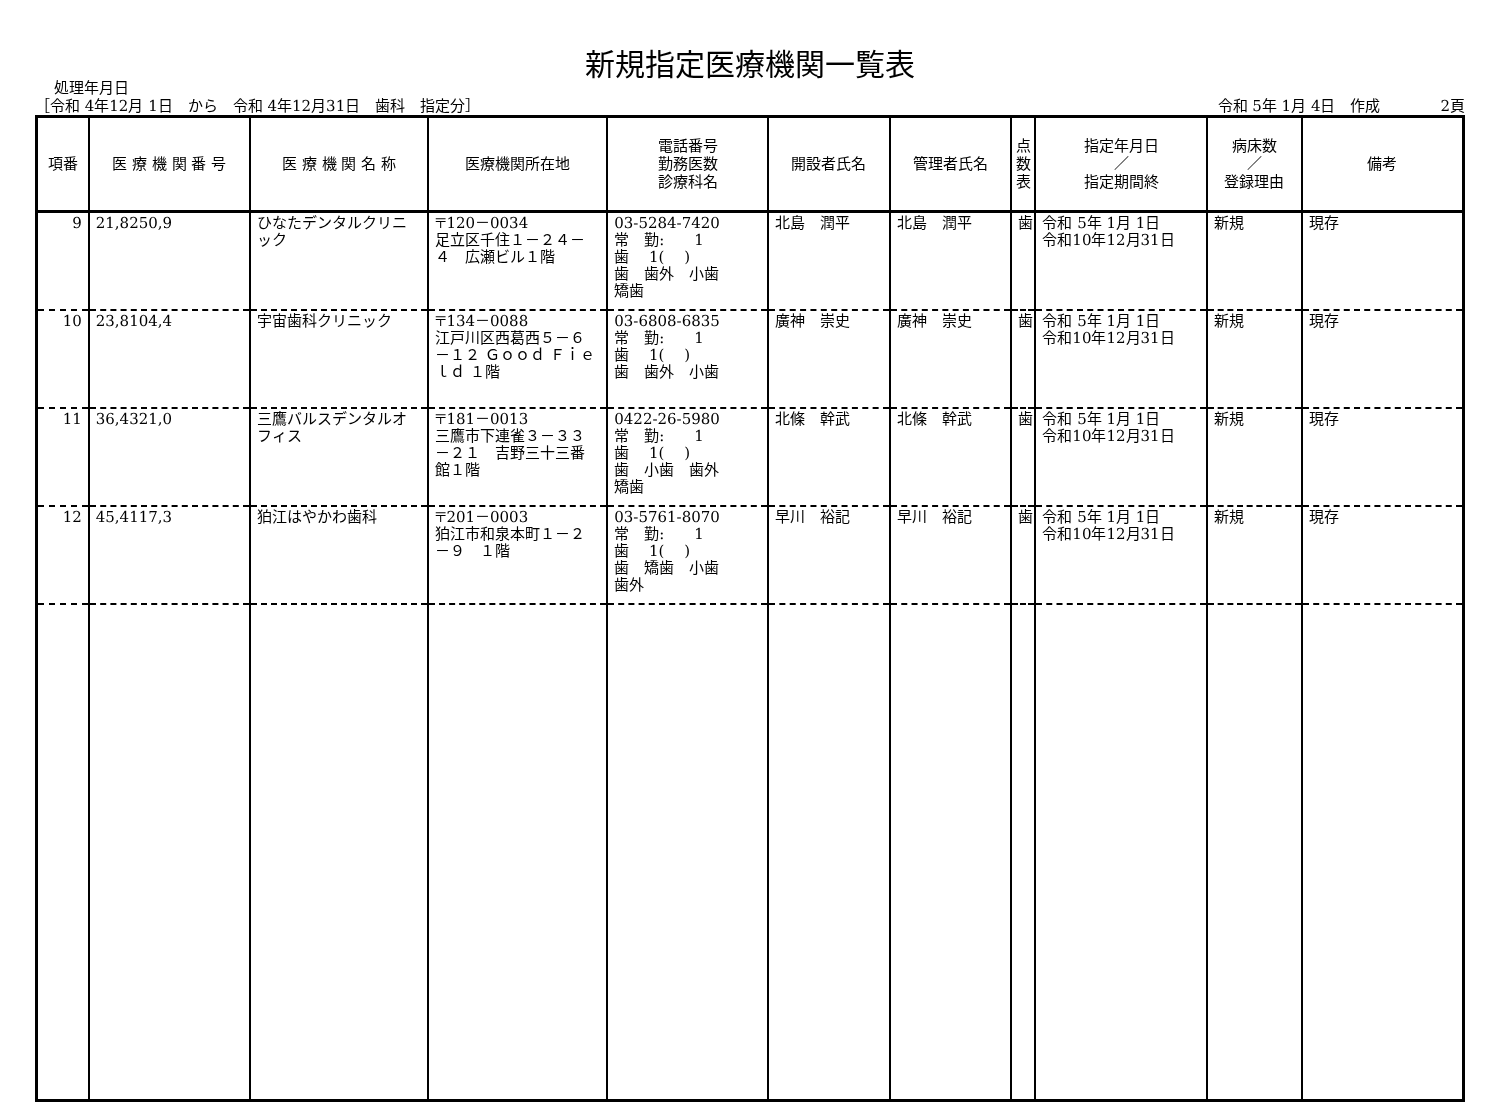新規指定医療機関一覧表
処理年月日
［令和 4年12月 1日　から　令和 4年12月31日　歯科　指定分］
令和 5年 1月 4日　作成 2頁
| 項番 | 医 療 機 関 番 号 | 医 療 機 関 名 称 | 医療機関所在地 | 電話番号 勤務医数 診療科名 | 開設者氏名 | 管理者氏名 | 点 数 表 | 指定年月日 ／ 指定期間終 | 病床数 ／ 登録理由 | 備考 |
| --- | --- | --- | --- | --- | --- | --- | --- | --- | --- | --- |
| 9 | 21,8250,9 | ひなたデンタルクリニック | 〒120－0034 足立区千住１－２４－４ 広瀬ビル１階 | 03-5284-7420 常 勤: 1 歯 1( ) 歯 歯外 小歯 矯歯 | 北島 潤平 | 北島 潤平 | 歯 | 令和 5年 1月 1日 令和10年12月31日 | 新規 | 現存 |
| 10 | 23,8104,4 | 宇宙歯科クリニック | 〒134－0088 江戸川区西葛西５－６－１２ Ｇｏｏｄ Ｆｉｅｌｄ １階 | 03-6808-6835 常 勤: 1 歯 1( ) 歯 歯外 小歯 | 廣神 崇史 | 廣神 崇史 | 歯 | 令和 5年 1月 1日 令和10年12月31日 | 新規 | 現存 |
| 11 | 36,4321,0 | 三鷹バルスデンタルオフィス | 〒181－0013 三鷹市下連雀３－３３－２１ 吉野三十三番館１階 | 0422-26-5980 常 勤: 1 歯 1( ) 歯 小歯 歯外 矯歯 | 北條 幹武 | 北條 幹武 | 歯 | 令和 5年 1月 1日 令和10年12月31日 | 新規 | 現存 |
| 12 | 45,4117,3 | 狛江はやかわ歯科 | 〒201－0003 狛江市和泉本町１－２－９ １階 | 03-5761-8070 常 勤: 1 歯 1( ) 歯 矯歯 小歯 歯外 | 早川 裕記 | 早川 裕記 | 歯 | 令和 5年 1月 1日 令和10年12月31日 | 新規 | 現存 |